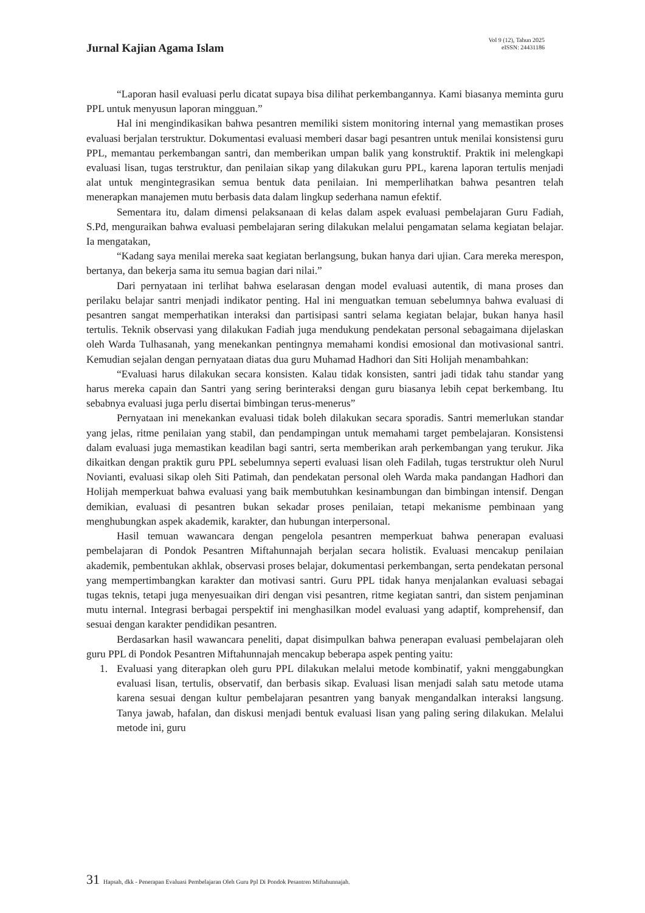Jurnal Kajian Agama Islam
Vol 9 (12), Tahun 2025
eISSN: 24431186
“Laporan hasil evaluasi perlu dicatat supaya bisa dilihat perkembangannya. Kami biasanya meminta guru PPL untuk menyusun laporan mingguan.”
Hal ini mengindikasikan bahwa pesantren memiliki sistem monitoring internal yang memastikan proses evaluasi berjalan terstruktur. Dokumentasi evaluasi memberi dasar bagi pesantren untuk menilai konsistensi guru PPL, memantau perkembangan santri, dan memberikan umpan balik yang konstruktif. Praktik ini melengkapi evaluasi lisan, tugas terstruktur, dan penilaian sikap yang dilakukan guru PPL, karena laporan tertulis menjadi alat untuk mengintegrasikan semua bentuk data penilaian. Ini memperlihatkan bahwa pesantren telah menerapkan manajemen mutu berbasis data dalam lingkup sederhana namun efektif.
Sementara itu, dalam dimensi pelaksanaan di kelas dalam aspek evaluasi pembelajaran Guru Fadiah, S.Pd, menguraikan bahwa evaluasi pembelajaran sering dilakukan melalui pengamatan selama kegiatan belajar. Ia mengatakan,
“Kadang saya menilai mereka saat kegiatan berlangsung, bukan hanya dari ujian. Cara mereka merespon, bertanya, dan bekerja sama itu semua bagian dari nilai.”
Dari pernyataan ini terlihat bahwa eselarasan dengan model evaluasi autentik, di mana proses dan perilaku belajar santri menjadi indikator penting. Hal ini menguatkan temuan sebelumnya bahwa evaluasi di pesantren sangat memperhatikan interaksi dan partisipasi santri selama kegiatan belajar, bukan hanya hasil tertulis. Teknik observasi yang dilakukan Fadiah juga mendukung pendekatan personal sebagaimana dijelaskan oleh Warda Tulhasanah, yang menekankan pentingnya memahami kondisi emosional dan motivasional santri. Kemudian sejalan dengan pernyataan diatas dua guru Muhamad Hadhori dan Siti Holijah menambahkan:
“Evaluasi harus dilakukan secara konsisten. Kalau tidak konsisten, santri jadi tidak tahu standar yang harus mereka capain dan Santri yang sering berinteraksi dengan guru biasanya lebih cepat berkembang. Itu sebabnya evaluasi juga perlu disertai bimbingan terus-menerus”
Pernyataan ini menekankan evaluasi tidak boleh dilakukan secara sporadis. Santri memerlukan standar yang jelas, ritme penilaian yang stabil, dan pendampingan untuk memahami target pembelajaran. Konsistensi dalam evaluasi juga memastikan keadilan bagi santri, serta memberikan arah perkembangan yang terukur. Jika dikaitkan dengan praktik guru PPL sebelumnya seperti evaluasi lisan oleh Fadilah, tugas terstruktur oleh Nurul Novianti, evaluasi sikap oleh Siti Patimah, dan pendekatan personal oleh Warda maka pandangan Hadhori dan Holijah memperkuat bahwa evaluasi yang baik membutuhkan kesinambungan dan bimbingan intensif. Dengan demikian, evaluasi di pesantren bukan sekadar proses penilaian, tetapi mekanisme pembinaan yang menghubungkan aspek akademik, karakter, dan hubungan interpersonal.
Hasil temuan wawancara dengan pengelola pesantren memperkuat bahwa penerapan evaluasi pembelajaran di Pondok Pesantren Miftahunnajah berjalan secara holistik. Evaluasi mencakup penilaian akademik, pembentukan akhlak, observasi proses belajar, dokumentasi perkembangan, serta pendekatan personal yang mempertimbangkan karakter dan motivasi santri. Guru PPL tidak hanya menjalankan evaluasi sebagai tugas teknis, tetapi juga menyesuaikan diri dengan visi pesantren, ritme kegiatan santri, dan sistem penjaminan mutu internal. Integrasi berbagai perspektif ini menghasilkan model evaluasi yang adaptif, komprehensif, dan sesuai dengan karakter pendidikan pesantren.
Berdasarkan hasil wawancara peneliti, dapat disimpulkan bahwa penerapan evaluasi pembelajaran oleh guru PPL di Pondok Pesantren Miftahunnajah mencakup beberapa aspek penting yaitu:
1. Evaluasi yang diterapkan oleh guru PPL dilakukan melalui metode kombinatif, yakni menggabungkan evaluasi lisan, tertulis, observatif, dan berbasis sikap. Evaluasi lisan menjadi salah satu metode utama karena sesuai dengan kultur pembelajaran pesantren yang banyak mengandalkan interaksi langsung. Tanya jawab, hafalan, dan diskusi menjadi bentuk evaluasi lisan yang paling sering dilakukan. Melalui metode ini, guru
31 Hapsah, dkk - Penerapan Evaluasi Pembelajaran Oleh Guru Ppl Di Pondok Pesantren Miftahunnajah.